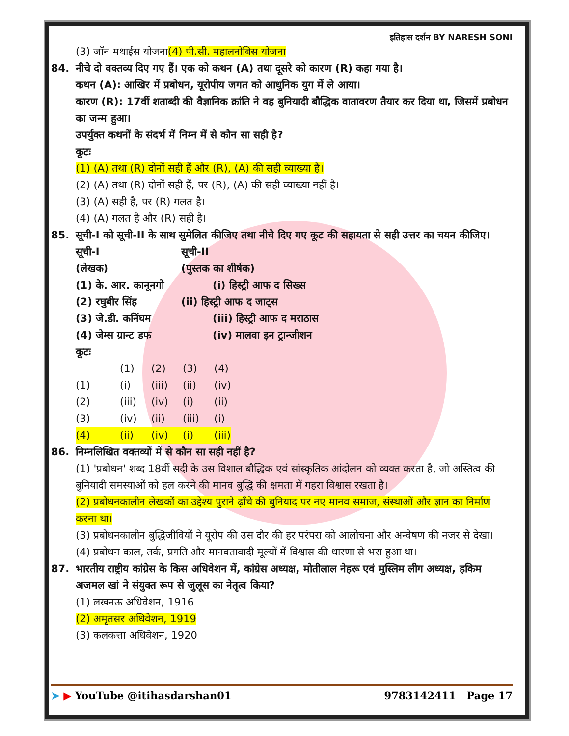इतिहास दर्शन BY NARESH SONI
(3) जॉन मथाईस योजना(4) पी.सी. महालनोबिस योजना
84. नीचे दो वक्तव्य दिए गए हैं। एक को कथन (A) तथा दूसरे को कारण (R) कहा गया है।
कथन (A): आखिर में प्रबोधन, यूरोपीय जगत को आधुनिक युग में ले आया।
कारण (R): 17वीं शताब्दी की वैज्ञानिक क्रांति ने वह बुनियादी बौद्धिक वातावरण तैयार कर दिया था, जिसमें प्रबोधन का जन्म हुआ।
उपर्युक्त कथनों के संदर्भ में निम्न में से कौन सा सही है?
कूटः
(1) (A) तथा (R) दोनों सही हैं और (R), (A) की सही व्याख्या है।
(2) (A) तथा (R) दोनों सही हैं, पर (R), (A) की सही व्याख्या नहीं है।
(3) (A) सही है, पर (R) गलत है।
(4) (A) गलत है और (R) सही है।
85. सूची-I को सूची-II के साथ सुमेलित कीजिए तथा नीचे दिए गए कूट की सहायता से सही उत्तर का चयन कीजिए।
| सूची-I | सूची-II |
| (लेखक) | (पुस्तक का शीर्षक) |
| (1) के. आर. कानूनगो | (i) हिस्ट्री आफ द सिख्स |
| (2) रघुबीर सिंह | (ii) हिस्ट्री आफ द जाट्स |
| (3) जे.डी. कनिंघम | (iii) हिस्ट्री आफ द मराठास |
| (4) जेम्स ग्रान्ट डफ | (iv) मालवा इन ट्रान्जीशन |
| कूटः | |
| | (1) | (2) | (3) | (4) |
| (1) | (i) | (iii) | (ii) | (iv) |
| (2) | (iii) | (iv) | (i) | (ii) |
| (3) | (iv) | (ii) | (iii) | (i) |
| (4) | (ii) | (iv) | (i) | (iii) |
86. निम्नलिखित वक्तव्यों में से कौन सा सही नहीं है?
(1) 'प्रबोधन' शब्द 18वीं सदी के उस विशाल बौद्धिक एवं सांस्कृतिक आंदोलन को व्यक्त करता है, जो अस्तित्व की बुनियादी समस्याओं को हल करने की मानव बुद्धि की क्षमता में गहरा विश्वास रखता है।
(2) प्रबोधनकालीन लेखकों का उद्देश्य पुराने ढ़ाँचे की बुनियाद पर नए मानव समाज, संस्थाओं और ज्ञान का निर्माण करना था।
(3) प्रबोधनकालीन बुद्धिजीवियों ने यूरोप की उस दौर की हर परंपरा को आलोचना और अन्वेषण की नजर से देखा।
(4) प्रबोधन काल, तर्क, प्रगति और मानवतावादी मूल्यों में विश्वास की धारणा से भरा हुआ था।
87. भारतीय राष्ट्रीय कांग्रेस के किस अधिवेशन में, कांग्रेस अध्यक्ष, मोतीलाल नेहरू एवं मुस्लिम लीग अध्यक्ष, हकिम अजमल खां ने संयुक्त रूप से जुलूस का नेतृत्व किया?
(1) लखनऊ अधिवेशन, 1916
(2) अमृतसर अधिवेशन, 1919
(3) कलकत्ता अधिवेशन, 1920
➤ ▶ YouTube @itihasdarshan01 9783142411 Page 17